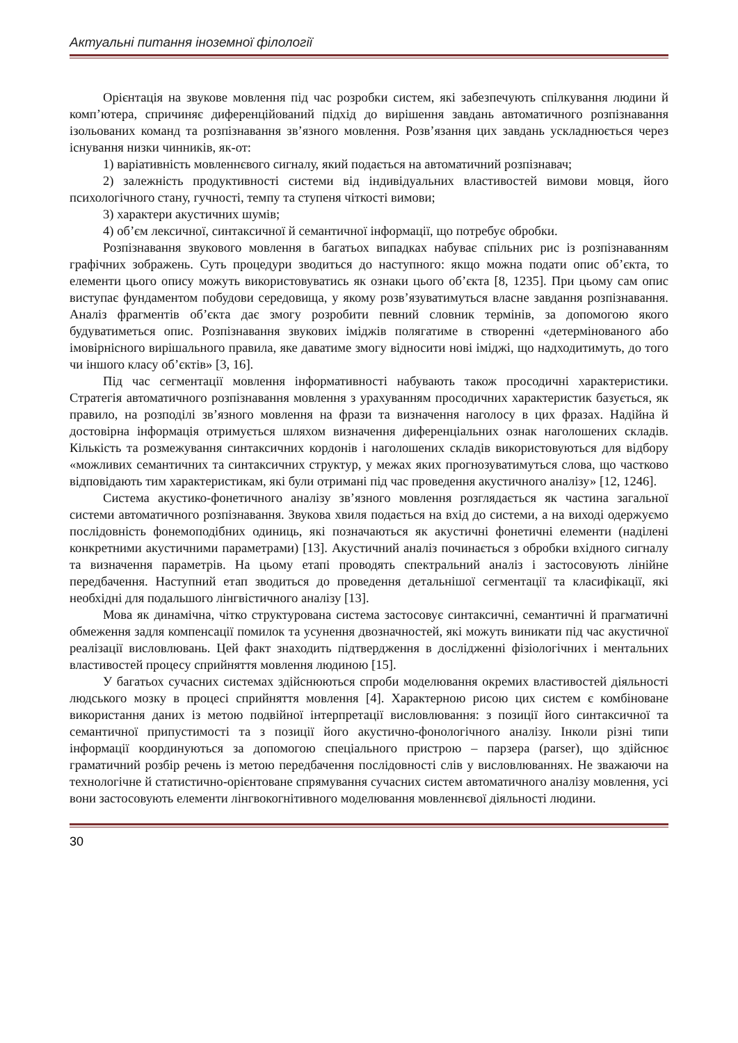Актуальні питання іноземної філології
Орієнтація на звукове мовлення під час розробки систем, які забезпечують спілкування людини й комп’ютера, спричиняє диференційований підхід до вирішення завдань автоматичного розпізнавання ізольованих команд та розпізнавання зв’язного мовлення. Розв’язання цих завдань ускладнюється через існування низки чинників, як-от:
1) варіативність мовленнєвого сигналу, який подається на автоматичний розпізнавач;
2) залежність продуктивності системи від індивідуальних властивостей вимови мовця, його психологічного стану, гучності, темпу та ступеня чіткості вимови;
3) характери акустичних шумів;
4) об’єм лексичної, синтаксичної й семантичної інформації, що потребує обробки.
Розпізнавання звукового мовлення в багатьох випадках набуває спільних рис із розпізнаванням графічних зображень. Суть процедури зводиться до наступного: якщо можна подати опис об’єкта, то елементи цього опису можуть використовуватись як ознаки цього об’єкта [8, 1235]. При цьому сам опис виступає фундаментом побудови середовища, у якому розв’язуватимуться власне завдання розпізнавання. Аналіз фрагментів об’єкта дає змогу розробити певний словник термінів, за допомогою якого будуватиметься опис. Розпізнавання звукових іміджів полягатиме в створенні «детермінованого або імовірнісного вирішального правила, яке даватиме змогу відносити нові іміджі, що надходитимуть, до того чи іншого класу об’єктів» [3, 16].
Під час сегментації мовлення інформативності набувають також просодичні характеристики. Стратегія автоматичного розпізнавання мовлення з урахуванням просодичних характеристик базується, як правило, на розподілі зв’язного мовлення на фрази та визначення наголосу в цих фразах. Надійна й достовірна інформація отримується шляхом визначення диференціальних ознак наголошених складів. Кількість та розмежування синтаксичних кордонів і наголошених складів використовуються для відбору «можливих семантичних та синтаксичних структур, у межах яких прогнозуватимуться слова, що частково відповідають тим характеристикам, які були отримані під час проведення акустичного аналізу» [12, 1246].
Система акустико-фонетичного аналізу зв’язного мовлення розглядається як частина загальної системи автоматичного розпізнавання. Звукова хвиля подається на вхід до системи, а на виході одержуємо послідовність фонемоподібних одиниць, які позначаються як акустичні фонетичні елементи (наділені конкретними акустичними параметрами) [13]. Акустичний аналіз починається з обробки вхідного сигналу та визначення параметрів. На цьому етапі проводять спектральний аналіз і застосовують лінійне передбачення. Наступний етап зводиться до проведення детальнішої сегментації та класифікації, які необхідні для подальшого лінгвістичного аналізу [13].
Мова як динамічна, чітко структурована система застосовує синтаксичні, семантичні й прагматичні обмеження задля компенсації помилок та усунення двозначностей, які можуть виникати під час акустичної реалізації висловлювань. Цей факт знаходить підтвердження в дослідженні фізіологічних і ментальних властивостей процесу сприйняття мовлення людиною [15].
У багатьох сучасних системах здійснюються спроби моделювання окремих властивостей діяльності людського мозку в процесі сприйняття мовлення [4]. Характерною рисою цих систем є комбіноване використання даних із метою подвійної інтерпретації висловлювання: з позиції його синтаксичної та семантичної припустимості та з позиції його акустично-фонологічного аналізу. Інколи різні типи інформації координуються за допомогою спеціального пристрою – парзера (parser), що здійснює граматичний розбір речень із метою передбачення послідовності слів у висловлюваннях. Не зважаючи на технологічне й статистично-орієнтоване спрямування сучасних систем автоматичного аналізу мовлення, усі вони застосовують елементи лінгвокогнітивного моделювання мовленнєвої діяльності людини.
30